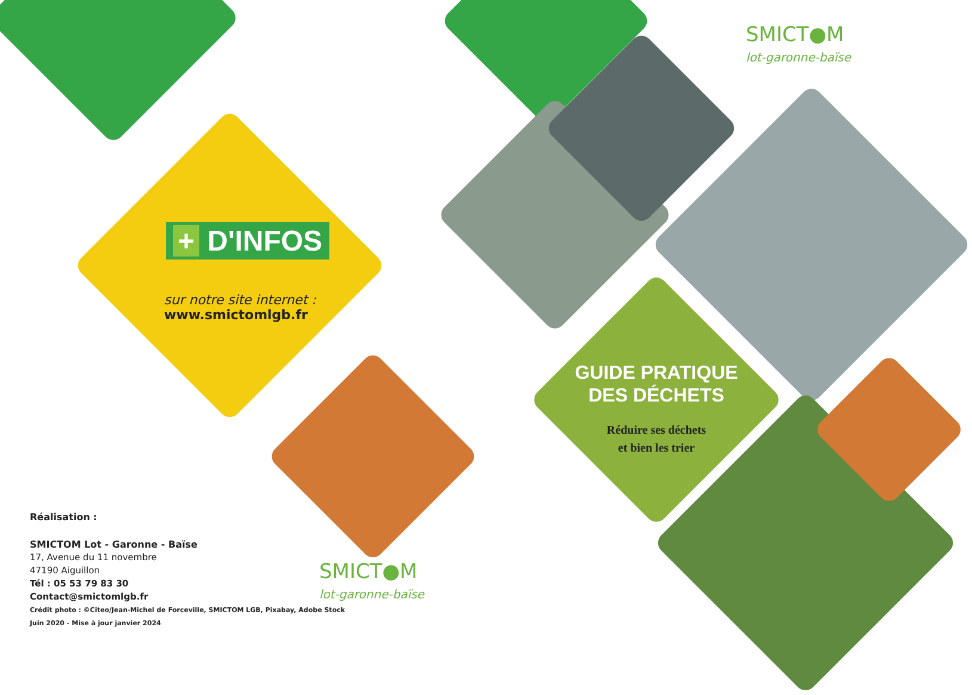+ D'INFOS
sur notre site internet :
www.smictomlgb.fr
Réalisation :
SMICTOM Lot - Garonne - Baïse
17, Avenue du 11 novembre
47190 Aiguillon
Tél : 05 53 79 83 30
Contact@smictomlgb.fr
Crédit photo : ©Citeo/Jean-Michel de Forceville, SMICTOM LGB, Pixabay, Adobe Stock
Juin 2020 - Mise à jour janvier 2024
SMICT●M
lot-garonne-baïse
SMICT●M
lot-garonne-baïse
GUIDE PRATIQUE
DES DÉCHETS
Réduire ses déchets
et bien les trier